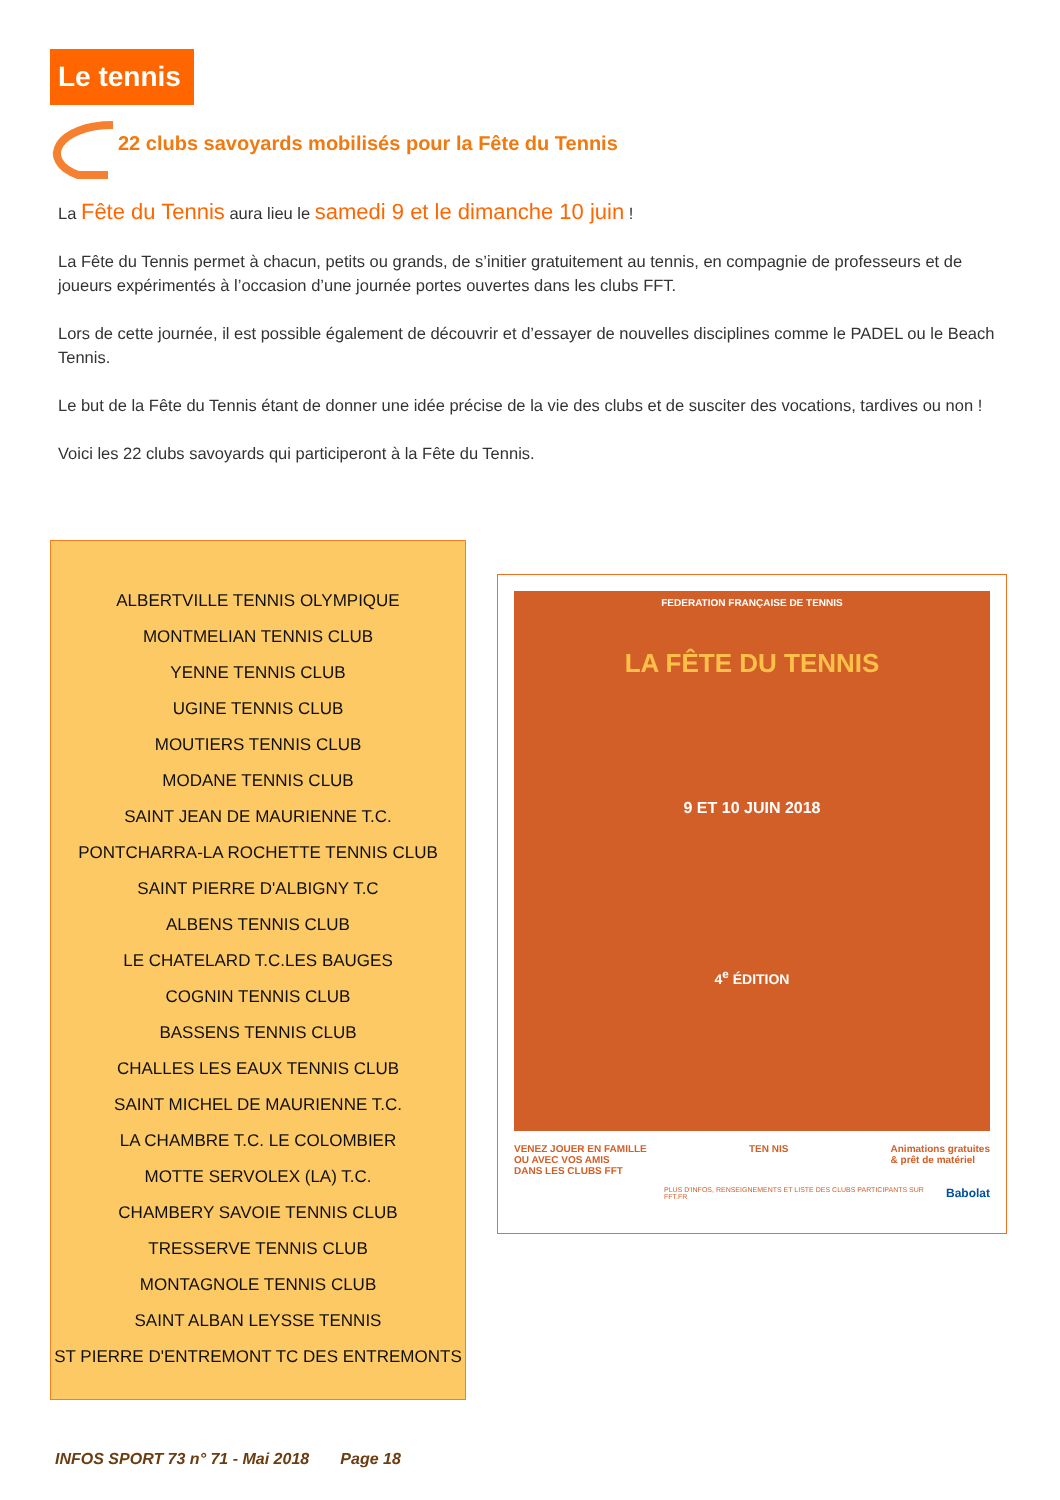Le tennis
22 clubs savoyards mobilisés pour la Fête du Tennis
La Fête du Tennis aura lieu le samedi 9 et le dimanche 10 juin !
La Fête du Tennis permet à chacun, petits ou grands, de s’initier gratuitement au tennis, en compagnie de professeurs et de joueurs expérimentés à l’occasion d’une journée portes ouvertes dans les clubs FFT.
Lors de cette journée, il est possible également de découvrir et d’essayer de nouvelles disciplines comme le PADEL ou le Beach Tennis.
Le but de la Fête du Tennis étant de donner une idée précise de la vie des clubs et de susciter des vocations, tardives ou non !
Voici les 22 clubs savoyards qui participeront à la Fête du Tennis.
ALBERTVILLE TENNIS OLYMPIQUE
MONTMELIAN TENNIS CLUB
YENNE TENNIS CLUB
UGINE TENNIS CLUB
MOUTIERS TENNIS CLUB
MODANE TENNIS CLUB
SAINT JEAN DE MAURIENNE T.C.
PONTCHARRA-LA ROCHETTE TENNIS CLUB
SAINT PIERRE D'ALBIGNY T.C
ALBENS TENNIS CLUB
LE CHATELARD T.C.LES BAUGES
COGNIN TENNIS CLUB
BASSENS TENNIS CLUB
CHALLES LES EAUX TENNIS CLUB
SAINT MICHEL DE MAURIENNE T.C.
LA CHAMBRE T.C. LE COLOMBIER
MOTTE SERVOLEX (LA) T.C.
CHAMBERY SAVOIE TENNIS CLUB
TRESSERVE TENNIS CLUB
MONTAGNOLE TENNIS CLUB
SAINT ALBAN LEYSSE TENNIS
ST PIERRE D'ENTREMONT TC DES ENTREMONTS
FEDERATION FRANÇAISE DE TENNIS
LA FÊTE DU TENNIS
9 ET 10 JUIN 2018
4<sup>e</sup> ÉDITION
VENEZ JOUER EN FAMILLE
OU AVEC VOS AMIS
DANS LES CLUBS FFT TEN NIS Animations gratuites
& prêt de matériel
PLUS D'INFOS, RENSEIGNEMENTS ET LISTE DES CLUBS PARTICIPANTS SUR FFT.FR Babolat
INFOS SPORT 73 n° 71 - Mai 2018 Page 18